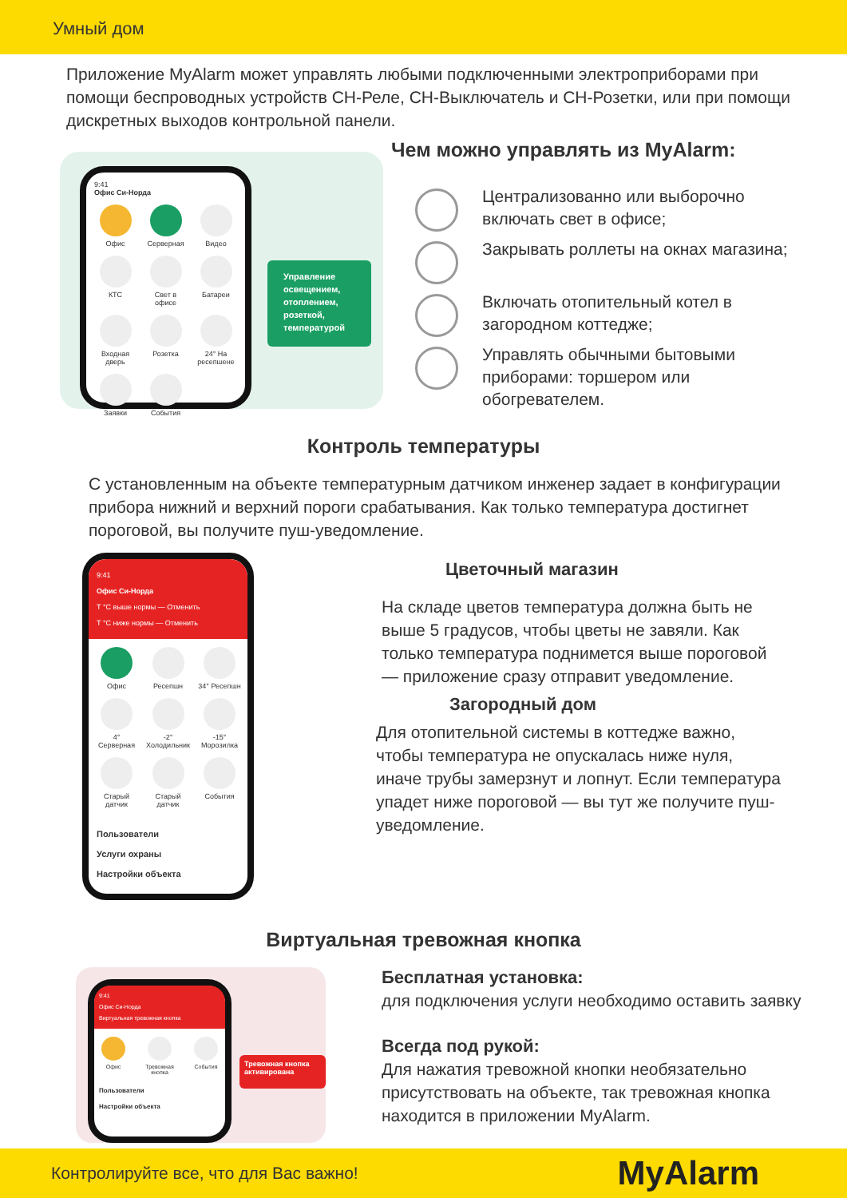Умный дом
Приложение MyAlarm может управлять любыми подключенными электроприборами при помощи беспроводных устройств СН-Реле, СН-Выключатель и СН-Розетки, или при помощи дискретных выходов контрольной панели.
9:41
Офис Си-Норда
Офис
Серверная
Видео
КТС
Свет в офисе
Батареи
Входная дверь
Розетка
24° На ресепшене
Заявки
События
Управление освещением, отоплением, розеткой, температурой
Чем можно управлять из MyAlarm:
Централизованно или выборочно включать свет в офисе;
Закрывать роллеты на окнах магазина;
Включать отопительный котел в загородном коттедже;
Управлять обычными бытовыми приборами: торшером или обогревателем.
Контроль температуры
С установленным на объекте температурным датчиком инженер задает в конфигурации прибора нижний и верхний пороги срабатывания. Как только температура достигнет пороговой, вы получите пуш-уведомление.
9:41
Офис Си-Норда
Т °С выше нормы — Отменить
Т °С ниже нормы — Отменить
Офис
Ресепшн
34° Ресепшн
4° Серверная
-2° Холодильник
-15° Морозилка
Старый датчик
Старый датчик
События
Пользователи
Услуги охраны
Настройки объекта
Цветочный магазин
На складе цветов температура должна быть не выше 5 градусов, чтобы цветы не завяли. Как только температура поднимется выше пороговой — приложение сразу отправит уведомление.
Загородный дом
Для отопительной системы в коттедже важно, чтобы температура не опускалась ниже нуля, иначе трубы замерзнут и лопнут. Если температура упадет ниже пороговой — вы тут же получите пуш-уведомление.
Виртуальная тревожная кнопка
9:41
Офис Си-Норда
Виртуальная тревожная кнопка
Офис
Тревожная кнопка
События
Пользователи
Настройки объекта
Тревожная кнопка активирована
Бесплатная установка:
для подключения услуги необходимо оставить заявку
Всегда под рукой:
Для нажатия тревожной кнопки необязательно присутствовать на объекте, так тревожная кнопка находится в приложении MyAlarm.
Контролируйте все, что для Вас важно! MyAlarm